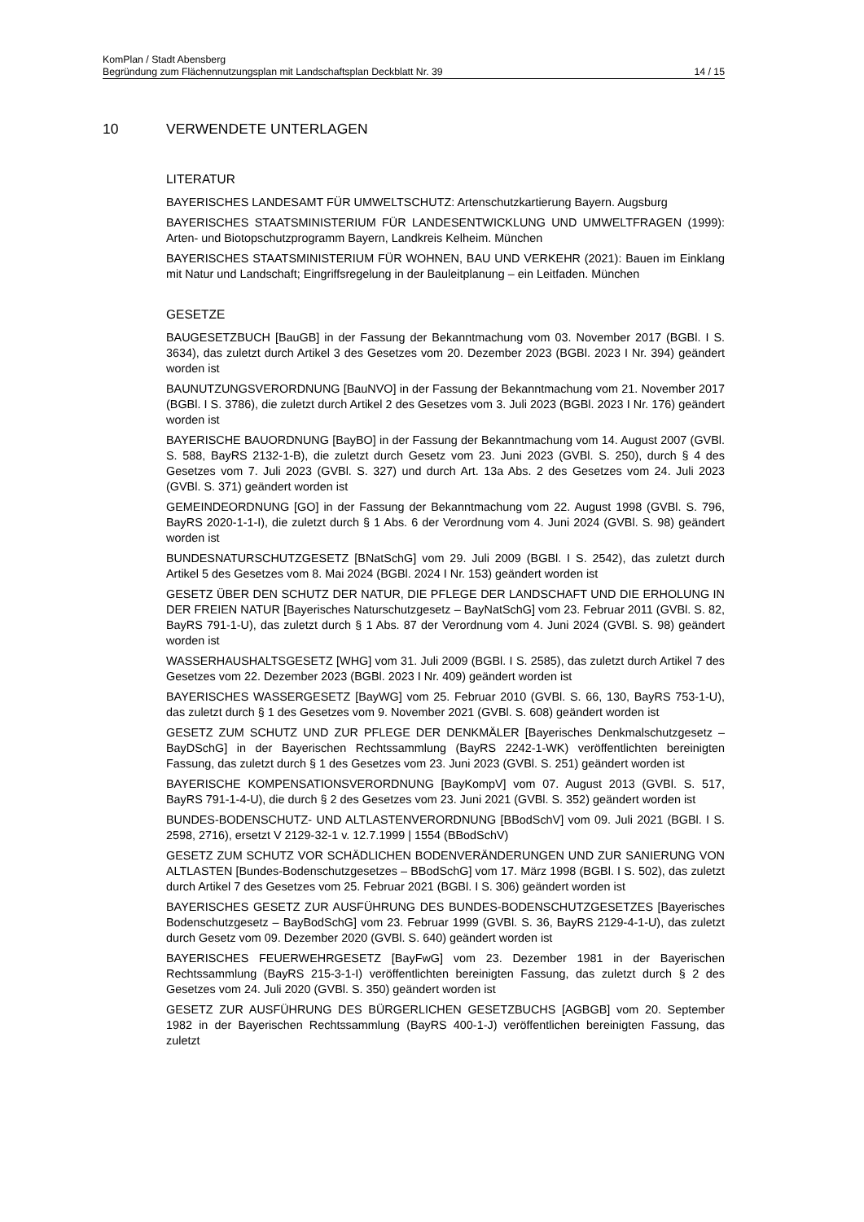KomPlan / Stadt Abensberg
Begründung zum Flächennutzungsplan mit Landschaftsplan Deckblatt Nr. 39 14 / 15
10 VERWENDETE UNTERLAGEN
LITERATUR
BAYERISCHES LANDESAMT FÜR UMWELTSCHUTZ: Artenschutzkartierung Bayern. Augsburg
BAYERISCHES STAATSMINISTERIUM FÜR LANDESENTWICKLUNG UND UMWELTFRAGEN (1999): Arten- und Biotopschutzprogramm Bayern, Landkreis Kelheim. München
BAYERISCHES STAATSMINISTERIUM FÜR WOHNEN, BAU UND VERKEHR (2021): Bauen im Einklang mit Natur und Landschaft; Eingriffsregelung in der Bauleitplanung – ein Leitfaden. München
GESETZE
BAUGESETZBUCH [BauGB] in der Fassung der Bekanntmachung vom 03. November 2017 (BGBl. I S. 3634), das zuletzt durch Artikel 3 des Gesetzes vom 20. Dezember 2023 (BGBl. 2023 I Nr. 394) geändert worden ist
BAUNUTZUNGSVERORDNUNG [BauNVO] in der Fassung der Bekanntmachung vom 21. November 2017 (BGBl. I S. 3786), die zuletzt durch Artikel 2 des Gesetzes vom 3. Juli 2023 (BGBl. 2023 I Nr. 176) geändert worden ist
BAYERISCHE BAUORDNUNG [BayBO] in der Fassung der Bekanntmachung vom 14. August 2007 (GVBl. S. 588, BayRS 2132-1-B), die zuletzt durch Gesetz vom 23. Juni 2023 (GVBl. S. 250), durch § 4 des Gesetzes vom 7. Juli 2023 (GVBl. S. 327) und durch Art. 13a Abs. 2 des Gesetzes vom 24. Juli 2023 (GVBl. S. 371) geändert worden ist
GEMEINDEORDNUNG [GO] in der Fassung der Bekanntmachung vom 22. August 1998 (GVBl. S. 796, BayRS 2020-1-1-I), die zuletzt durch § 1 Abs. 6 der Verordnung vom 4. Juni 2024 (GVBl. S. 98) geändert worden ist
BUNDESNATURSCHUTZGESETZ [BNatSchG] vom 29. Juli 2009 (BGBl. I S. 2542), das zuletzt durch Artikel 5 des Gesetzes vom 8. Mai 2024 (BGBl. 2024 I Nr. 153) geändert worden ist
GESETZ ÜBER DEN SCHUTZ DER NATUR, DIE PFLEGE DER LANDSCHAFT UND DIE ERHOLUNG IN DER FREIEN NATUR [Bayerisches Naturschutzgesetz – BayNatSchG] vom 23. Februar 2011 (GVBl. S. 82, BayRS 791-1-U), das zuletzt durch § 1 Abs. 87 der Verordnung vom 4. Juni 2024 (GVBl. S. 98) geändert worden ist
WASSERHAUSHALTSGESETZ [WHG] vom 31. Juli 2009 (BGBl. I S. 2585), das zuletzt durch Artikel 7 des Gesetzes vom 22. Dezember 2023 (BGBl. 2023 I Nr. 409) geändert worden ist
BAYERISCHES WASSERGESETZ [BayWG] vom 25. Februar 2010 (GVBl. S. 66, 130, BayRS 753-1-U), das zuletzt durch § 1 des Gesetzes vom 9. November 2021 (GVBl. S. 608) geändert worden ist
GESETZ ZUM SCHUTZ UND ZUR PFLEGE DER DENKMÄLER [Bayerisches Denkmalschutzgesetz – BayDSchG] in der Bayerischen Rechtssammlung (BayRS 2242-1-WK) veröffentlichten bereinigten Fassung, das zuletzt durch § 1 des Gesetzes vom 23. Juni 2023 (GVBl. S. 251) geändert worden ist
BAYERISCHE KOMPENSATIONSVERORDNUNG [BayKompV] vom 07. August 2013 (GVBl. S. 517, BayRS 791-1-4-U), die durch § 2 des Gesetzes vom 23. Juni 2021 (GVBl. S. 352) geändert worden ist
BUNDES-BODENSCHUTZ- UND ALTLASTENVERORDNUNG [BBodSchV] vom 09. Juli 2021 (BGBl. I S. 2598, 2716), ersetzt V 2129-32-1 v. 12.7.1999 | 1554 (BBodSchV)
GESETZ ZUM SCHUTZ VOR SCHÄDLICHEN BODENVERÄNDERUNGEN UND ZUR SANIERUNG VON ALTLASTEN [Bundes-Bodenschutzgesetzes – BBodSchG] vom 17. März 1998 (BGBl. I S. 502), das zuletzt durch Artikel 7 des Gesetzes vom 25. Februar 2021 (BGBl. I S. 306) geändert worden ist
BAYERISCHES GESETZ ZUR AUSFÜHRUNG DES BUNDES-BODENSCHUTZGESETZES [Bayerisches Bodenschutzgesetz – BayBodSchG] vom 23. Februar 1999 (GVBl. S. 36, BayRS 2129-4-1-U), das zuletzt durch Gesetz vom 09. Dezember 2020 (GVBl. S. 640) geändert worden ist
BAYERISCHES FEUERWEHRGESETZ [BayFwG] vom 23. Dezember 1981 in der Bayerischen Rechtssammlung (BayRS 215-3-1-I) veröffentlichten bereinigten Fassung, das zuletzt durch § 2 des Gesetzes vom 24. Juli 2020 (GVBl. S. 350) geändert worden ist
GESETZ ZUR AUSFÜHRUNG DES BÜRGERLICHEN GESETZBUCHS [AGBGB] vom 20. September 1982 in der Bayerischen Rechtssammlung (BayRS 400-1-J) veröffentlichen bereinigten Fassung, das zuletzt